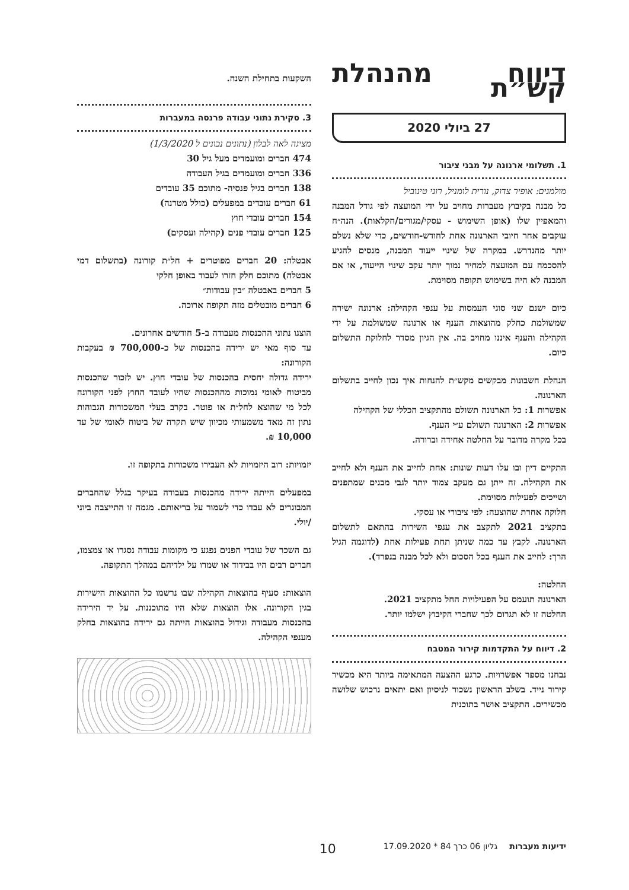דיווח מהנהלת קש״ת
27 ביולי 2020
1. תשלומי ארנונה על מבני ציבור
מולמנים: אופיר צדוק, נורית לומניל, רוני טינוביל
כל מבנה בקיבוץ מעברות מחויב על ידי המועצה לפי גודל המבנה והמאפיין שלו (אופן השימוש - עסקי/מגורים/חקלאות). הנה״ח עוקבים אחר חיובי הארנונה אחת לחודש-חודשים, כדי שלא נשלם יותר מהנדרש. במקרה של שינוי ייעוד המבנה, מנסים להגיע להסכמה עם המועצה למחיר נמוך יותר עקב שינוי הייעוד, או אם המבנה לא היה בשימוש תקופה מסוימת.
כיום ישנם שני סוגי העמסות על ענפי הקהילה: ארנונה ישירה שמשולמת כחלק מהוצאות הענף או ארנונה שמשולמת על ידי הקהילה והענף איננו מחויב בה. אין הגיון מסדר לחלוקת התשלום כיום.
הנהלת חשבונות מבקשים מקש״ת להנחות איך נכון לחייב בתשלום הארנונה.
אפשרות 1: כל הארנונה תשולם מהתקציב הכללי של הקהילה
אפשרות 2: הארנונה תשולם ע״י הענף.
בכל מקרה מדובר על החלטה אחידה וברורה.
התקיים דיון ובו עלו דעות שונות: אחת לחייב את הענף ולא לחייב את הקהילה. זה ייתן גם מעקב צמוד יותר לגבי מבנים שמתפנים ושייכים לפעילות מסוימת.
חלוקה אחרת שהוצעה: לפי ציבורי או עסקי.
בתקציב 2021 לתקצב את ענפי השירות בהתאם לתשלום הארנונה. לקבץ עד כמה שניתן תחת פעילות אחת (לדוגמה הגיל הרך: לחייב את הענף בכל הסכום ולא לכל מבנה בנפרד).
החלטה:
הארנונה תועמס על הפעילויות החל מתקציב 2021.
החלטה זו לא תגרום לכך שחברי הקיבוץ ישלמו יותר.
2. דיווח על התקדמות קירור המטבח
נבחנו מספר אפשרויות. כרגע ההצעה המתאימה ביותר היא מכשיר קירור נייד. בשלב הראשון נשכור לניסיון ואם יתאים נרכוש שלושה מכשירים. התקציב אושר בתוכנית
השקעות בתחילת השנה.
3. סקירת נתוני עבודה פרנסה במעברות
מציגה לאה לבלון (נתונים נכונים ל 1/3/2020)
474 חברים ומועמדים מעל גיל 30
336 חברים ומועמדים בגיל העבודה
138 חברים בגיל פנסיה- מתוכם 35 עובדים
61 חברים עובדים במפעלים (כולל מטרנה)
154 חברים עובדי חוץ
125 חברים עובדי פנים (קהילה ועסקים)
אבטלה: 20 חברים מפוטרים + חל״ת קורונה (בתשלום דמי אבטלה) מתוכם חלק חזרו לעבוד באופן חלקי
5 חברים באבטלה ״בין עבודות״
6 חברים מובטלים מזה תקופה ארוכה.
הוצגו נתוני ההכנסות מעבודה ב-5 חודשים אחרונים.
עד סוף מאי יש ירידה בהכנסות של כ-700,000 ₪ בעקבות הקורונה:
ירידה גדולה יחסית בהכנסות של עובדי חוץ. יש לזכור שהכנסות מביטוח לאומי נמוכות מההכנסות שהיו לעובד החוץ לפני הקורונה לכל מי שהוצא לחל״ת או פוטר. בקרב בעלי המשכורות הגבוהות נתון זה מאד משמעותי מכיוון שיש תקרה של ביטוח לאומי של עד 10,000 ₪.
יזמויות: רוב היזמויות לא העבירו משכורות בתקופה זו.
במפעלים הייתה ירידה מהכנסות בעבודה בעיקר בגלל שהחברים המבוגרים לא עבדו כדי לשמור על בריאותם. מגמה זו התייצבה ביוני /יולי.
גם השכר של עובדי הפנים נפגע כי מקומות עבודה נסגרו או צמצמו, חברים רבים היו בבידוד או שמרו על ילדיהם במהלך התקופה.
הוצאות: סעיף בהוצאות הקהילה שבו נרשמו כל ההוצאות הישירות בגין הקורונה. אלו הוצאות שלא היו מתוכננות. על יד הירידה בהכנסות מעבודה וגידול בהוצאות הייתה גם ירידה בהוצאות בחלק מענפי הקהילה.
ידיעות מעברות גליון 06 כרך 84 * 17.09.2020 10